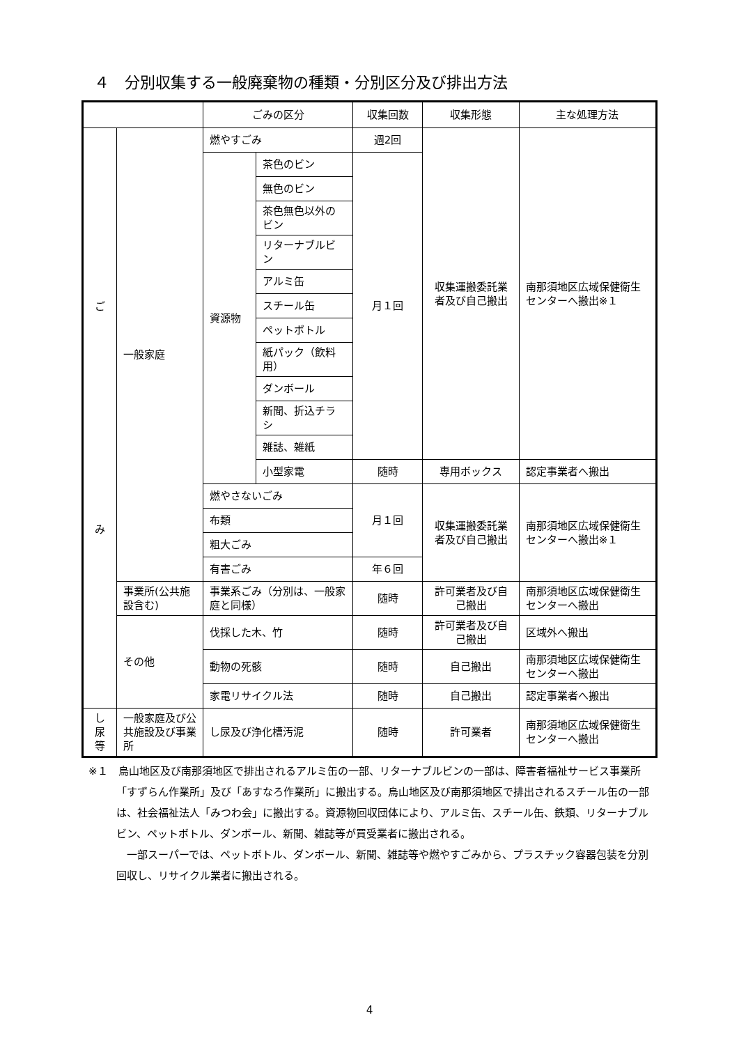４　分別収集する一般廃棄物の種類・分別区分及び排出方法
| | | ごみの区分 | | 収集回数 | 収集形態 | 主な処理方法 |
| --- | --- | --- | --- | --- | --- | --- |
| ご み | 一般家庭 | 燃やすごみ | | 週2回 | 収集運搬委託業者及び自己搬出 | 南那須地区広域保健衛生センターへ搬出※１ |
| | | 資源物 | 茶色のビン | 月１回 | | |
| | | | 無色のビン | | | |
| | | | 茶色無色以外のビン | | | |
| | | | リターナブルビン | | | |
| | | | アルミ缶 | | | |
| | | | スチール缶 | | | |
| | | | ペットボトル | | | |
| | | | 紙パック（飲料用） | | | |
| | | | ダンボール | | | |
| | | | 新聞、折込チラシ | | | |
| | | | 雑誌、雑紙 | | | |
| | | | 小型家電 | 随時 | 専用ボックス | 認定事業者へ搬出 |
| | | 燃やさないごみ | | 月１回 | 収集運搬委託業者及び自己搬出 | 南那須地区広域保健衛生センターへ搬出※１ |
| | | 布類 | | | | |
| | | 粗大ごみ | | | | |
| | | 有害ごみ | | 年６回 | | |
| | 事業所(公共施設含む) | 事業系ごみ（分別は、一般家庭と同様） | | 随時 | 許可業者及び自己搬出 | 南那須地区広域保健衛生センターへ搬出 |
| | その他 | 伐採した木、竹 | | 随時 | 許可業者及び自己搬出 | 区域外へ搬出 |
| | | 動物の死骸 | | 随時 | 自己搬出 | 南那須地区広域保健衛生センターへ搬出 |
| | | 家電リサイクル法 | | 随時 | 自己搬出 | 認定事業者へ搬出 |
| し 尿 等 | 一般家庭及び公共施設及び事業所 | し尿及び浄化槽汚泥 | | 随時 | 許可業者 | 南那須地区広域保健衛生センターへ搬出 |
※１　烏山地区及び南那須地区で排出されるアルミ缶の一部、リターナブルビンの一部は、障害者福祉サービス事業所「すずらん作業所」及び「あすなろ作業所」に搬出する。烏山地区及び南那須地区で排出されるスチール缶の一部は、社会福祉法人「みつわ会」に搬出する。資源物回収団体により、アルミ缶、スチール缶、鉄類、リターナブルビン、ペットボトル、ダンボール、新聞、雑誌等が買受業者に搬出される。
一部スーパーでは、ペットボトル、ダンボール、新聞、雑誌等や燃やすごみから、プラスチック容器包装を分別回収し、リサイクル業者に搬出される。
4